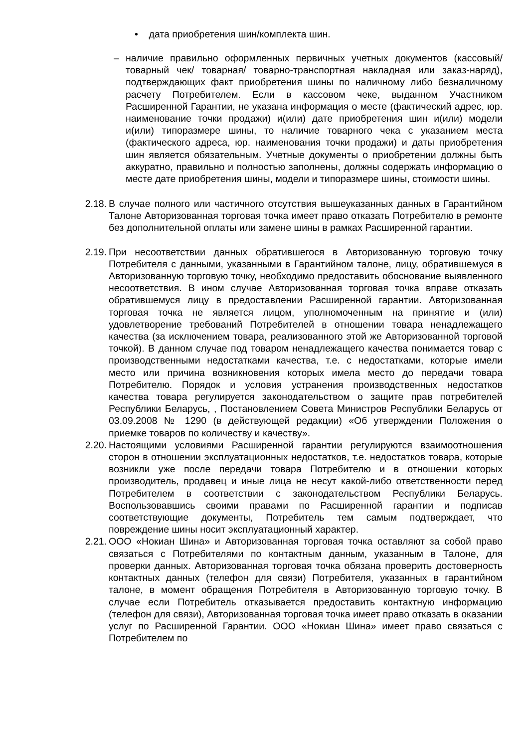• дата приобретения шин/комплекта шин.
– наличие правильно оформленных первичных учетных документов (кассовый/ товарный чек/ товарная/ товарно-транспортная накладная или заказ-наряд), подтверждающих факт приобретения шины по наличному либо безналичному расчету Потребителем. Если в кассовом чеке, выданном Участником Расширенной Гарантии, не указана информация о месте (фактический адрес, юр. наименование точки продажи) и(или) дате приобретения шин и(или) модели и(или) типоразмере шины, то наличие товарного чека с указанием места (фактического адреса, юр. наименования точки продажи) и даты приобретения шин является обязательным. Учетные документы о приобретении должны быть аккуратно, правильно и полностью заполнены, должны содержать информацию о месте дате приобретения шины, модели и типоразмере шины, стоимости шины.
2.18. В случае полного или частичного отсутствия вышеуказанных данных в Гарантийном Талоне Авторизованная торговая точка имеет право отказать Потребителю в ремонте без дополнительной оплаты или замене шины в рамках Расширенной гарантии.
2.19. При несоответствии данных обратившегося в Авторизованную торговую точку Потребителя с данными, указанными в Гарантийном талоне, лицу, обратившемуся в Авторизованную торговую точку, необходимо предоставить обоснование выявленного несоответствия. В ином случае Авторизованная торговая точка вправе отказать обратившемуся лицу в предоставлении Расширенной гарантии. Авторизованная торговая точка не является лицом, уполномоченным на принятие и (или) удовлетворение требований Потребителей в отношении товара ненадлежащего качества (за исключением товара, реализованного этой же Авторизованной торговой точкой). В данном случае под товаром ненадлежащего качества понимается товар с производственными недостатками качества, т.е. с недостатками, которые имели место или причина возникновения которых имела место до передачи товара Потребителю. Порядок и условия устранения производственных недостатков качества товара регулируется законодательством о защите прав потребителей Республики Беларусь, , Постановлением Совета Министров Республики Беларусь от 03.09.2008 № 1290 (в действующей редакции) «Об утверждении Положения о приемке товаров по количеству и качеству».
2.20. Настоящими условиями Расширенной гарантии регулируются взаимоотношения сторон в отношении эксплуатационных недостатков, т.е. недостатков товара, которые возникли уже после передачи товара Потребителю и в отношении которых производитель, продавец и иные лица не несут какой-либо ответственности перед Потребителем в соответствии с законодательством Республики Беларусь. Воспользовавшись своими правами по Расширенной гарантии и подписав соответствующие документы, Потребитель тем самым подтверждает, что повреждение шины носит эксплуатационный характер.
2.21. ООО «Нокиан Шина» и Авторизованная торговая точка оставляют за собой право связаться с Потребителями по контактным данным, указанным в Талоне, для проверки данных. Авторизованная торговая точка обязана проверить достоверность контактных данных (телефон для связи) Потребителя, указанных в гарантийном талоне, в момент обращения Потребителя в Авторизованную торговую точку. В случае если Потребитель отказывается предоставить контактную информацию (телефон для связи), Авторизованная торговая точка имеет право отказать в оказании услуг по Расширенной Гарантии. ООО «Нокиан Шина» имеет право связаться с Потребителем по